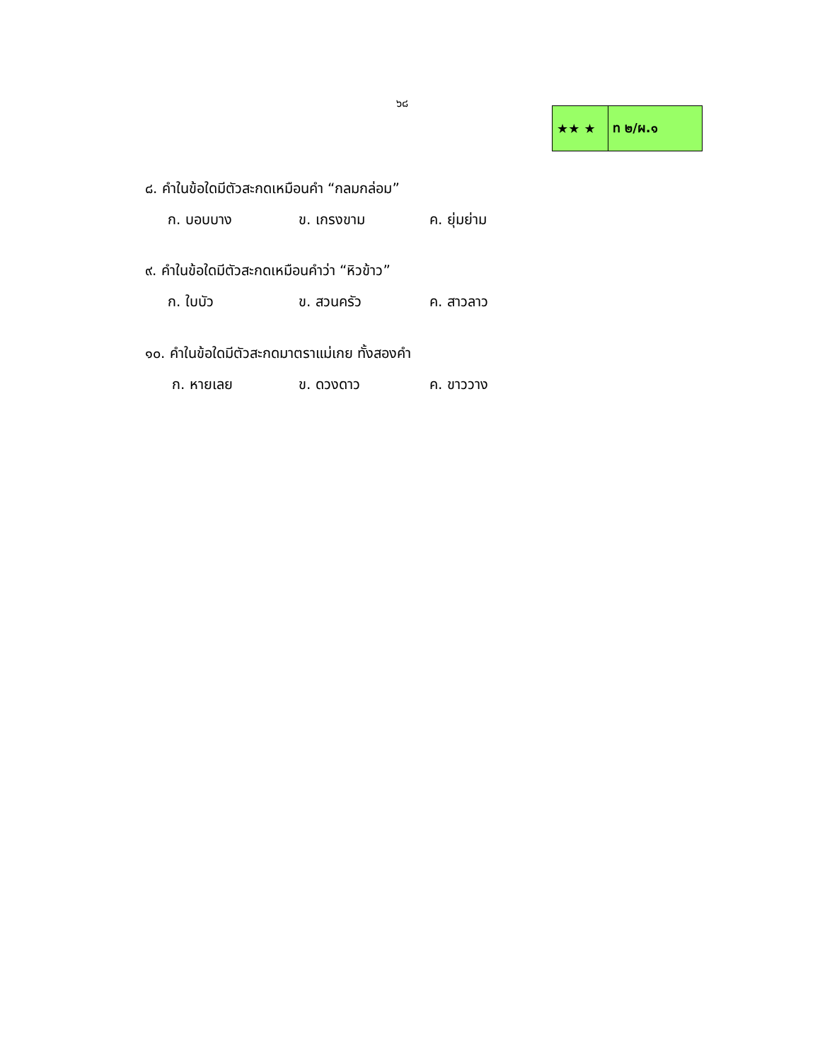๖๘
| ★★ ★ | ท ๒/ผ.๑ |
๘. คำในข้อใดมีตัวสะกดเหมือนคำ “กลมกล่อม”
ก. บอบบาง ข. เกรงขาม ค. ยุ่มย่าม
๙. คำในข้อใดมีตัวสะกดเหมือนคำว่า “หิวข้าว”
ก. ใบบัว ข. สวนครัว ค. สาวลาว
๑๐. คำในข้อใดมีตัวสะกดมาตราแม่เกย ทั้งสองคำ
ก. หายเลย ข. ดวงดาว ค. ขาววาง